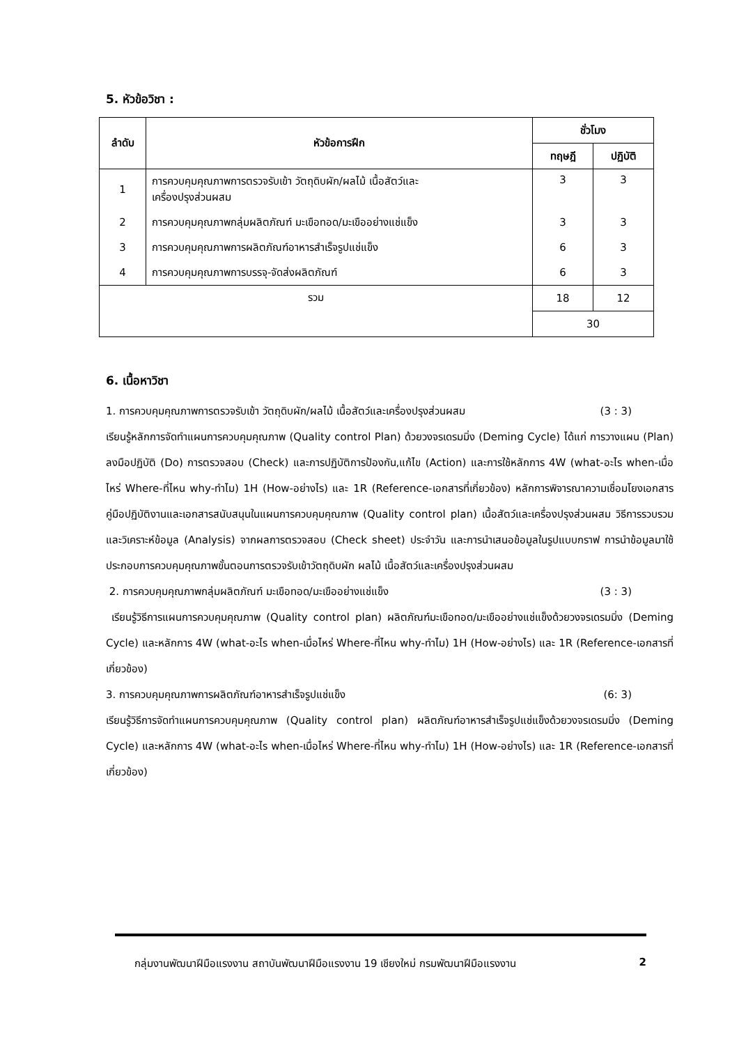5. หัวข้อวิชา :
| ลำดับ | หัวข้อการฝึก | ชั่วโมง | |
| --- | --- | --- | --- |
| | | ทฤษฎี | ปฏิบัติ |
| 1 | การควบคุมคุณภาพการตรวจรับเข้า วัตถุดิบผัก/ผลไม้ เนื้อสัตว์และ เครื่องปรุงส่วนผสม | 3 | 3 |
| 2 | การควบคุมคุณภาพกลุ่มผลิตภัณฑ์ มะเขือทอด/มะเขืออย่างแช่แข็ง | 3 | 3 |
| 3 | การควบคุมคุณภาพการผลิตภัณฑ์อาหารสำเร็จรูปแช่แข็ง | 6 | 3 |
| 4 | การควบคุมคุณภาพการบรรจุ-จัดส่งผลิตภัณฑ์ | 6 | 3 |
| รวม | | 18 | 12 |
| | | 30 | |
6. เนื้อหาวิชา
1. การควบคุมคุณภาพการตรวจรับเข้า วัตถุดิบผัก/ผลไม้ เนื้อสัตว์และเครื่องปรุงส่วนผสม (3 : 3)
เรียนรู้หลักการจัดทำแผนการควบคุมคุณภาพ (Quality control Plan) ด้วยวงจรเดรมมิ่ง (Deming Cycle) ได้แก่ การวางแผน (Plan) ลงมือปฏิบัติ (Do) การตรวจสอบ (Check) และการปฏิบัติการป้องกัน,แก้ไข (Action) และการใช้หลักการ 4W (what-อะไร when-เมื่อไหร่ Where-ที่ไหน why-ทำไม) 1H (How-อย่างไร) และ 1R (Reference-เอกสารที่เกี่ยวข้อง) หลักการพิจารณาความเชื่อมโยงเอกสารคู่มือปฏิบัติงานและเอกสารสนับสนุนในแผนการควบคุมคุณภาพ (Quality control plan) เนื้อสัตว์และเครื่องปรุงส่วนผสม วิธีการรวบรวม และวิเคราะห์ข้อมูล (Analysis) จากผลการตรวจสอบ (Check sheet) ประจำวัน และการนำเสนอข้อมูลในรูปแบบกราฟ การนำข้อมูลมาใช้ประกอบการควบคุมคุณภาพขั้นตอนการตรวจรับเข้าวัตถุดิบผัก ผลไม้ เนื้อสัตว์และเครื่องปรุงส่วนผสม
2. การควบคุมคุณภาพกลุ่มผลิตภัณฑ์ มะเขือทอด/มะเขืออย่างแช่แข็ง (3 : 3)
เรียนรู้วิธีการแผนการควบคุมคุณภาพ (Quality control plan) ผลิตภัณฑ์มะเขือทอด/มะเขืออย่างแช่แข็งด้วยวงจรเดรมมิ่ง (Deming Cycle) และหลักการ 4W (what-อะไร when-เมื่อไหร่ Where-ที่ไหน why-ทำไม) 1H (How-อย่างไร) และ 1R (Reference-เอกสารที่เกี่ยวข้อง)
3. การควบคุมคุณภาพการผลิตภัณฑ์อาหารสำเร็จรูปแช่แข็ง (6: 3)
เรียนรู้วิธีการจัดทำแผนการควบคุมคุณภาพ (Quality control plan) ผลิตภัณฑ์อาหารสำเร็จรูปแช่แข็งด้วยวงจรเดรมมิ่ง (Deming Cycle) และหลักการ 4W (what-อะไร when-เมื่อไหร่ Where-ที่ไหน why-ทำไม) 1H (How-อย่างไร) และ 1R (Reference-เอกสารที่เกี่ยวข้อง)
กลุ่มงานพัฒนาฝีมือแรงงาน สถาบันพัฒนาฝีมือแรงงาน 19 เชียงใหม่ กรมพัฒนาฝีมือแรงงาน 2